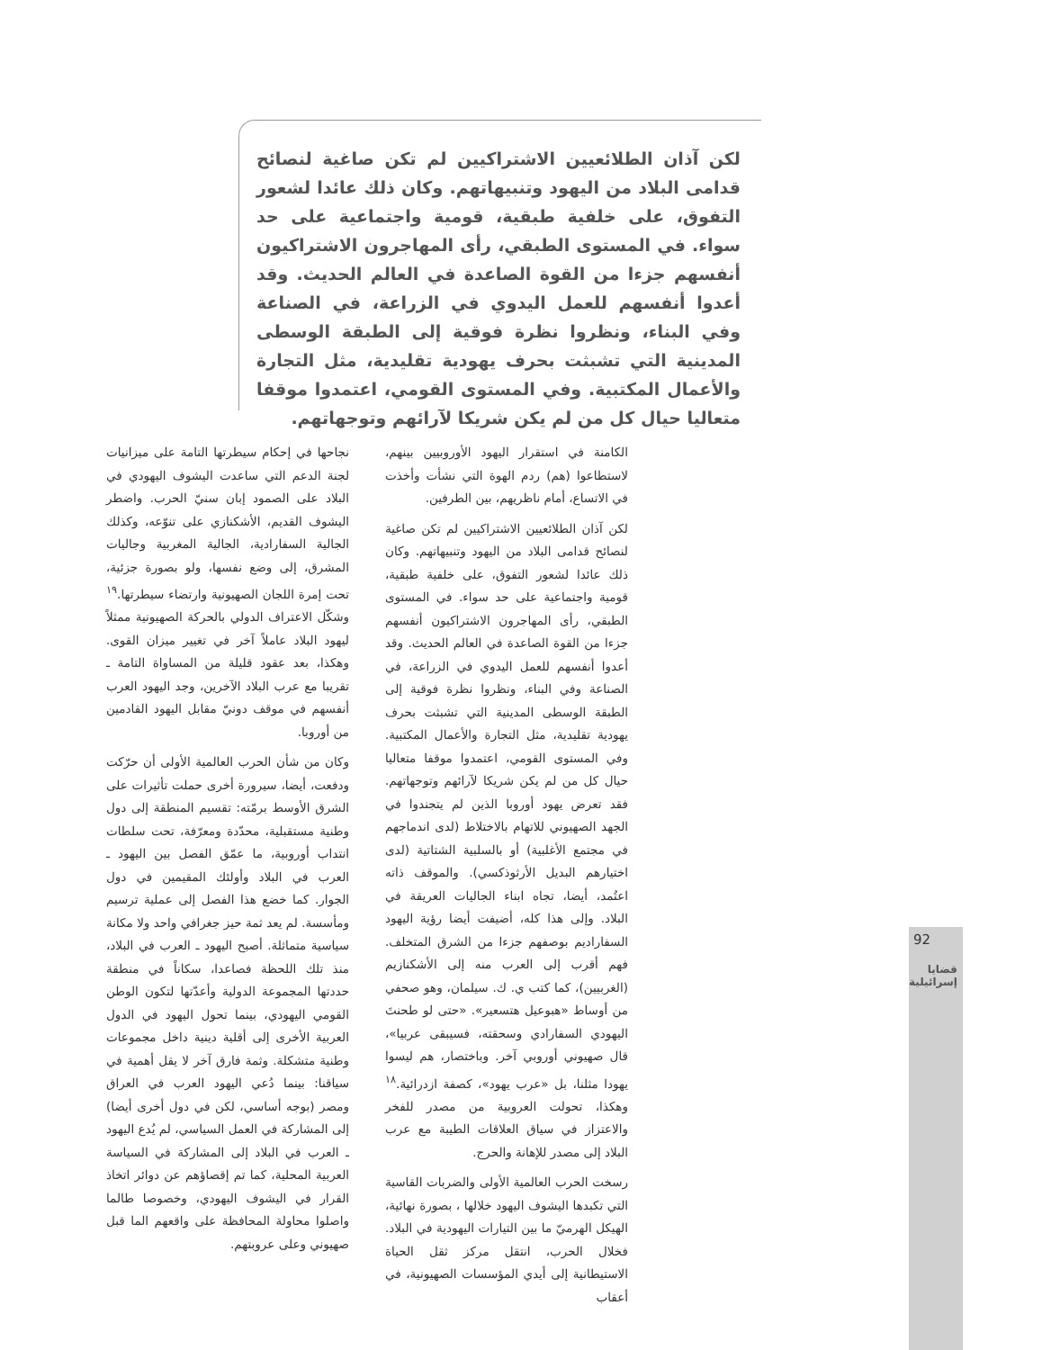لكن آذان الطلائعيين الاشتراكيين لم تكن صاغية لنصائح قدامى البلاد من اليهود وتنبيهاتهم. وكان ذلك عائدا لشعور التفوق، على خلفية طبقية، قومية واجتماعية على حد سواء. في المستوى الطبقي، رأى المهاجرون الاشتراكيون أنفسهم جزءا من القوة الصاعدة في العالم الحديث. وقد أعدوا أنفسهم للعمل اليدوي في الزراعة، في الصناعة وفي البناء، ونظروا نظرة فوقية إلى الطبقة الوسطى المدينية التي تشبثت بحرف يهودية تقليدية، مثل التجارة والأعمال المكتبية. وفي المستوى القومي، اعتمدوا موقفا متعاليا حيال كل من لم يكن شريكا لآرائهم وتوجهاتهم.
الكامنة في استقرار اليهود الأوروبيين بينهم، لاستطاعوا (هم) ردم الهوة التي نشأت وأخذت في الاتساع، أمام ناظريهم، بين الطرفين.
لكن آذان الطلائعيين الاشتراكيين لم تكن صاغية لنصائح قدامى البلاد من اليهود وتنبيهاتهم. وكان ذلك عائدا لشعور التفوق، على خلفية طبقية، قومية واجتماعية على حد سواء. في المستوى الطبقي، رأى المهاجرون الاشتراكيون أنفسهم جزءا من القوة الصاعدة في العالم الحديث. وقد أعدوا أنفسهم للعمل اليدوي في الزراعة، في الصناعة وفي البناء، ونظروا نظرة فوقية إلى الطبقة الوسطى المدينية التي تشبثت بحرف يهودية تقليدية، مثل التجارة والأعمال المكتبية. وفي المستوى القومي، اعتمدوا موقفا متعاليا حيال كل من لم يكن شريكا لآرائهم وتوجهاتهم. فقد تعرض يهود أوروبا الذين لم يتجندوا في الجهد الصهيوني للاتهام بالاختلاط (لدى اندماجهم في مجتمع الأغلبية) أو بالسلبية الشتاتية (لدى اختيارهم البديل الأرثوذكسي). والموقف ذاته اعتُمد، أيضا، تجاه ابناء الجاليات العريقة في البلاد. وإلى هذا كله، أضيفت أيضا رؤية اليهود السفاراديم بوصفهم جزءا من الشرق المتخلف. فهم أقرب إلى العرب منه إلى الأشكنازيم (الغربيين)، كما كتب ي. ك. سيلمان، وهو صحفي من أوساط «هبوعيل هتسعير». «حتى لو طحنتَ اليهودي السفارادي وسحقته، فسيبقى عربيا»، قال صهيوني أوروبي آخر. وباختصار، هم ليسوا يهودا مثلنا، بل «عرب يهود»، كصفة ازدرائية.<sup>١٨</sup> وهكذا، تحولت العروبية من مصدر للفخر والاعتزاز في سياق العلاقات الطيبة مع عرب البلاد إلى مصدر للإهانة والحرج.
رسخت الحرب العالمية الأولى والضربات القاسية التي تكبدها اليشوف اليهود خلالها ، بصورة نهائية، الهيكل الهرميّ ما بين التيارات اليهودية في البلاد. فخلال الحرب، انتقل مركز ثقل الحياة الاستيطانية إلى أيدي المؤسسات الصهيونية، في أعقاب
نجاحها في إحكام سيطرتها التامة على ميزانيات لجنة الدعم التي ساعدت اليشوف اليهودي في البلاد على الصمود إبان سنيّ الحرب. واضطر اليشوف القديم، الأشكنازي على تنوّعه، وكذلك الجالية السفارادية، الجالية المغربية وجاليات المشرق، إلى وضع نفسها، ولو بصورة جزئية، تحت إمرة اللجان الصهيونية وارتضاء سيطرتها.<sup>١٩</sup> وشكّل الاعتراف الدولي بالحركة الصهيونية ممثلاً ليهود البلاد عاملاً آخر في تغيير ميزان القوى. وهكذا، بعد عقود قليلة من المساواة التامة ـ تقريبا مع عرب البلاد الآخرين، وجد اليهود العرب أنفسهم في موقف دونيّ مقابل اليهود القادمين من أوروبا.
وكان من شأن الحرب العالمية الأولى أن حرّكت ودفعت، أيضا، سيرورة أخرى حملت تأثيرات على الشرق الأوسط برمّته: تقسيم المنطقة إلى دول وطنية مستقبلية، محدّدة ومعرّفة، تحت سلطات انتداب أوروبية، ما عمّق الفصل بين اليهود ـ العرب في البلاد وأولئك المقيمين في دول الجوار. كما خضع هذا الفصل إلى عملية ترسيم ومأسسة. لم يعد ثمة حيز جغرافي واحد ولا مكانة سياسية متماثلة. أصبح اليهود ـ العرب في البلاد، منذ تلك اللحظة فصاعدا، سكاناً في منطقة حددتها المجموعة الدولية وأعدّتها لتكون الوطن القومي اليهودي، بينما تحول اليهود في الدول العربية الأخرى إلى أقلية دينية داخل مجموعات وطنية متشكلة. وثمة فارق آخر لا يقل أهمية في سياقنا: بينما دُعي اليهود العرب في العراق ومصر (بوجه أساسي، لكن في دول أخرى أيضا) إلى المشاركة في العمل السياسي، لم يُدع اليهود ـ العرب في البلاد إلى المشاركة في السياسة العربية المحلية، كما تم إقصاؤهم عن دوائر اتخاذ القرار في اليشوف اليهودي، وخصوصا طالما واصلوا محاولة المحافظة على واقعهم الما قبل صهيوني وعلى عروبتهم.
92
قضايا
إسرائيلية